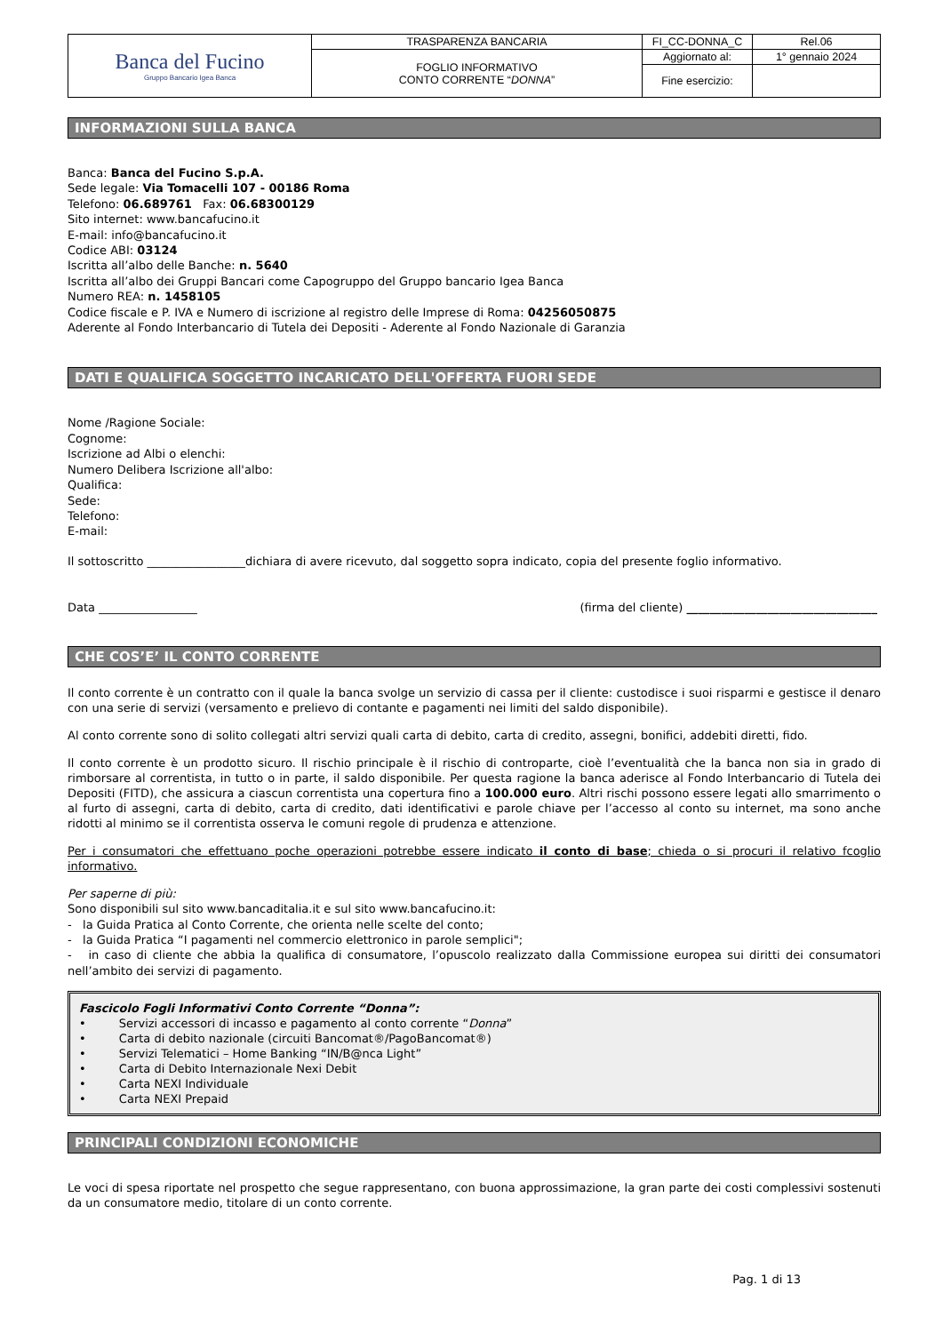| Banca del Fucino Gruppo Bancario Igea Banca | TRASPARENZA BANCARIA | FI_CC-DONNA_C | Rel.06 |
| | FOGLIO INFORMATIVO CONTO CORRENTE “ DONNA ” | Aggiornato al: | 1° gennaio 2024 |
| | | Fine esercizio: | |
INFORMAZIONI SULLA BANCA
Banca: Banca del Fucino S.p.A.
Sede legale: Via Tomacelli 107 - 00186 Roma
Telefono: 06.689761 Fax: 06.68300129
Sito internet: www.bancafucino.it
E-mail: info@bancafucino.it
Codice ABI: 03124
Iscritta all’albo delle Banche: n. 5640
Iscritta all’albo dei Gruppi Bancari come Capogruppo del Gruppo bancario Igea Banca
Numero REA: n. 1458105
Codice fiscale e P. IVA e Numero di iscrizione al registro delle Imprese di Roma: 04256050875
Aderente al Fondo Interbancario di Tutela dei Depositi - Aderente al Fondo Nazionale di Garanzia
DATI E QUALIFICA SOGGETTO INCARICATO DELL'OFFERTA FUORI SEDE
Nome /Ragione Sociale:
Cognome:
Iscrizione ad Albi o elenchi:
Numero Delibera Iscrizione all'albo:
Qualifica:
Sede:
Telefono:
E-mail:
Il sottoscritto _________________dichiara di avere ricevuto, dal soggetto sopra indicato, copia del presente foglio informativo.
Data _________________ (firma del cliente) _________________________________
CHE COS’E’ IL CONTO CORRENTE
Il conto corrente è un contratto con il quale la banca svolge un servizio di cassa per il cliente: custodisce i suoi risparmi e gestisce il denaro con una serie di servizi (versamento e prelievo di contante e pagamenti nei limiti del saldo disponibile).
Al conto corrente sono di solito collegati altri servizi quali carta di debito, carta di credito, assegni, bonifici, addebiti diretti, fido.
Il conto corrente è un prodotto sicuro. Il rischio principale è il rischio di controparte, cioè l’eventualità che la banca non sia in grado di rimborsare al correntista, in tutto o in parte, il saldo disponibile. Per questa ragione la banca aderisce al Fondo Interbancario di Tutela dei Depositi (FITD), che assicura a ciascun correntista una copertura fino a 100.000 euro. Altri rischi possono essere legati allo smarrimento o al furto di assegni, carta di debito, carta di credito, dati identificativi e parole chiave per l’accesso al conto su internet, ma sono anche ridotti al minimo se il correntista osserva le comuni regole di prudenza e attenzione.
Per i consumatori che effettuano poche operazioni potrebbe essere indicato il conto di base; chieda o si procuri il relativo fcoglio informativo.
Per saperne di più:
Sono disponibili sul sito www.bancaditalia.it e sul sito www.bancafucino.it:
- la Guida Pratica al Conto Corrente, che orienta nelle scelte del conto;
- la Guida Pratica “I pagamenti nel commercio elettronico in parole semplici";
- in caso di cliente che abbia la qualifica di consumatore, l’opuscolo realizzato dalla Commissione europea sui diritti dei consumatori nell’ambito dei servizi di pagamento.
Fascicolo Fogli Informativi Conto Corrente “Donna”:
• Servizi accessori di incasso e pagamento al conto corrente “Donna”
• Carta di debito nazionale (circuiti Bancomat®/PagoBancomat®)
• Servizi Telematici – Home Banking “IN/B@nca Light”
• Carta di Debito Internazionale Nexi Debit
• Carta NEXI Individuale
• Carta NEXI Prepaid
PRINCIPALI CONDIZIONI ECONOMICHE
Le voci di spesa riportate nel prospetto che segue rappresentano, con buona approssimazione, la gran parte dei costi complessivi sostenuti da un consumatore medio, titolare di un conto corrente.
Pag. 1 di 13